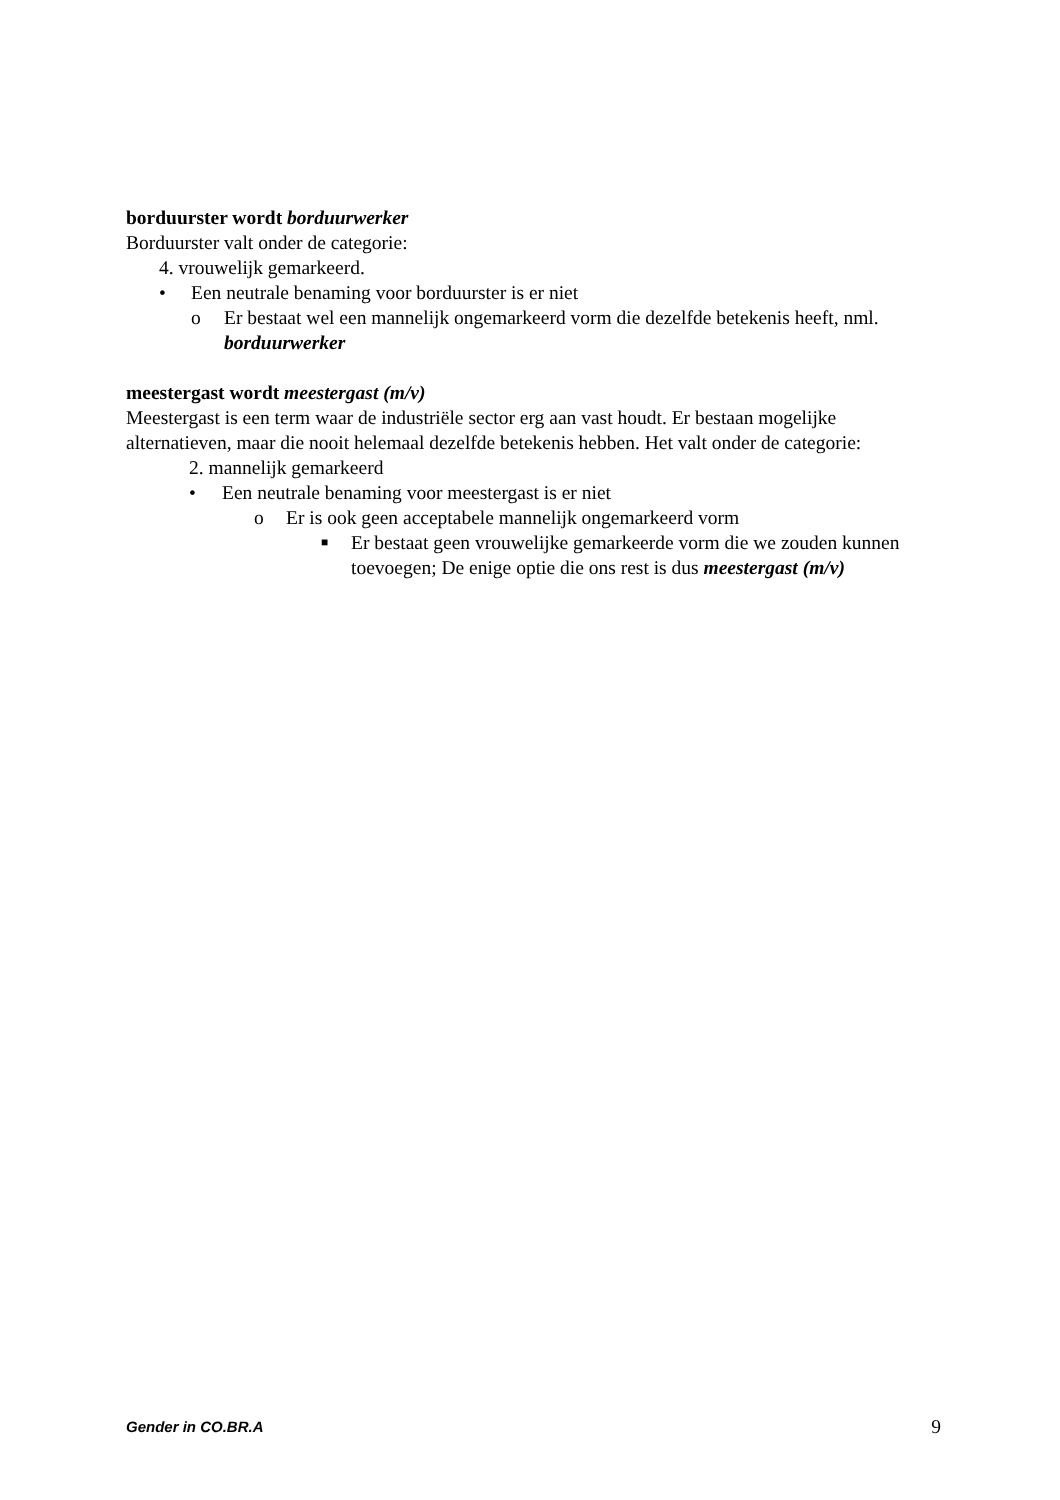borduurster wordt borduurwerker
Borduurster valt onder de categorie:
4. vrouwelijk gemarkeerd.
• Een neutrale benaming voor borduurster is er niet
o Er bestaat wel een mannelijk ongemarkeerd vorm die dezelfde betekenis heeft, nml. borduurwerker
meestergast wordt meestergast (m/v)
Meestergast is een term waar de industriële sector erg aan vast houdt. Er bestaan mogelijke alternatieven, maar die nooit helemaal dezelfde betekenis hebben. Het valt onder de categorie:
2. mannelijk gemarkeerd
• Een neutrale benaming voor meestergast is er niet
o Er is ook geen acceptabele mannelijk ongemarkeerd vorm
■ Er bestaat geen vrouwelijke gemarkeerde vorm die we zouden kunnen toevoegen; De enige optie die ons rest is dus meestergast (m/v)
Gender in CO.BR.A 9